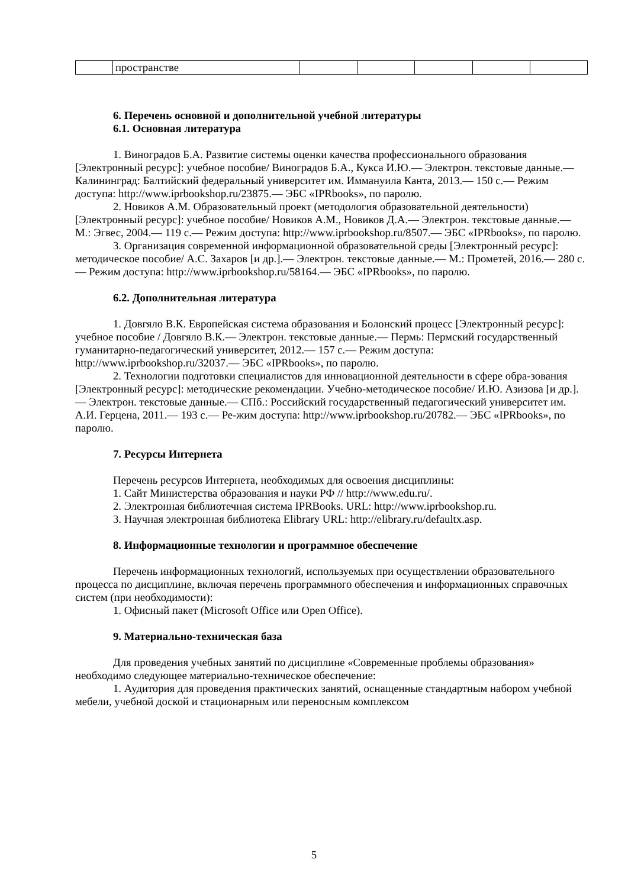| | пространстве | | | | | |
6. Перечень основной и дополнительной учебной литературы
6.1. Основная литература
1. Виноградов Б.А. Развитие системы оценки качества профессионального образования [Электронный ресурс]: учебное пособие/ Виноградов Б.А., Кукса И.Ю.— Электрон. текстовые данные.— Калининград: Балтийский федеральный университет им. Иммануила Канта, 2013.— 150 с.— Режим доступа: http://www.iprbookshop.ru/23875.— ЭБС «IPRbooks», по паролю.
2. Новиков А.М. Образовательный проект (методология образовательной деятельности) [Электронный ресурс]: учебное пособие/ Новиков А.М., Новиков Д.А.— Электрон. текстовые данные.— М.: Эгвес, 2004.— 119 с.— Режим доступа: http://www.iprbookshop.ru/8507.— ЭБС «IPRbooks», по паролю.
3. Организация современной информационной образовательной среды [Электронный ресурс]: методическое пособие/ А.С. Захаров [и др.].— Электрон. текстовые данные.— М.: Прометей, 2016.— 280 с.— Режим доступа: http://www.iprbookshop.ru/58164.— ЭБС «IPRbooks», по паролю.
6.2. Дополнительная литература
1. Довгяло В.К. Европейская система образования и Болонский процесс [Электронный ресурс]: учебное пособие / Довгяло В.К.— Электрон. текстовые данные.— Пермь: Пермский государственный гуманитарно-педагогический университет, 2012.— 157 с.— Режим доступа: http://www.iprbookshop.ru/32037.— ЭБС «IPRbooks», по паролю.
2. Технологии подготовки специалистов для инновационной деятельности в сфере обра-зования [Электронный ресурс]: методические рекомендации. Учебно-методическое пособие/ И.Ю. Азизова [и др.].— Электрон. текстовые данные.— СПб.: Российский государственный педагогический университет им. А.И. Герцена, 2011.— 193 с.— Ре-жим доступа: http://www.iprbookshop.ru/20782.— ЭБС «IPRbooks», по паролю.
7. Ресурсы Интернета
Перечень ресурсов Интернета, необходимых для освоения дисциплины:
1. Сайт Министерства образования и науки РФ // http://www.edu.ru/.
2. Электронная библиотечная система IPRBooks. URL: http://www.iprbookshop.ru.
3. Научная электронная библиотека Elibrary URL: http://elibrary.ru/defaultx.asp.
8. Информационные технологии и программное обеспечение
Перечень информационных технологий, используемых при осуществлении образовательного процесса по дисциплине, включая перечень программного обеспечения и информационных справочных систем (при необходимости):
1. Офисный пакет (Microsoft Office или Open Office).
9. Материально-техническая база
Для проведения учебных занятий по дисциплине «Современные проблемы образования» необходимо следующее материально-техническое обеспечение:
1. Аудитория для проведения практических занятий, оснащенные стандартным набором учебной мебели, учебной доской и стационарным или переносным комплексом
5